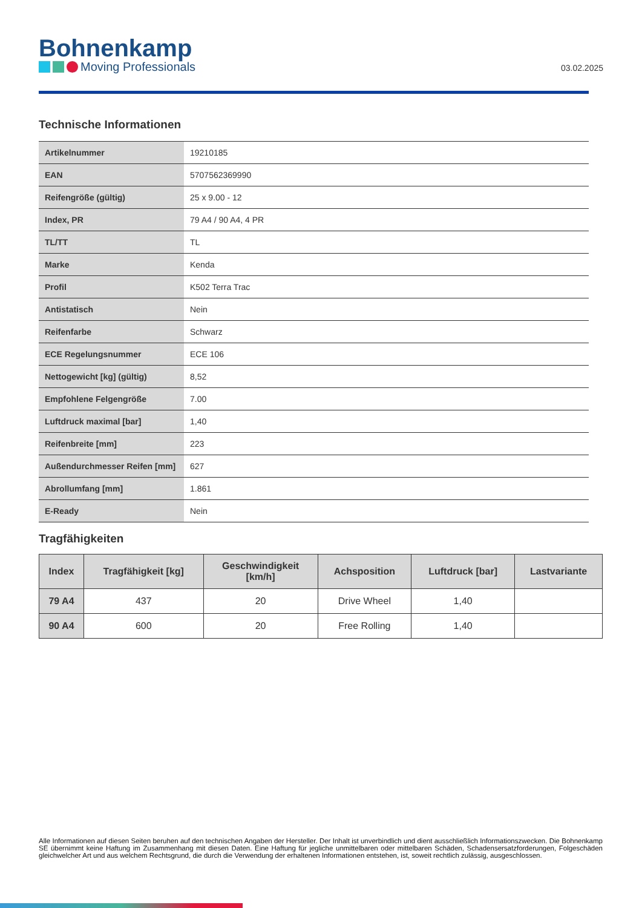Bohnenkamp
Moving Professionals
03.02.2025
Technische Informationen
| Artikelnummer | 19210185 |
| EAN | 5707562369990 |
| Reifengröße (gültig) | 25 x 9.00 - 12 |
| Index, PR | 79 A4 / 90 A4, 4 PR |
| TL/TT | TL |
| Marke | Kenda |
| Profil | K502 Terra Trac |
| Antistatisch | Nein |
| Reifenfarbe | Schwarz |
| ECE Regelungsnummer | ECE 106 |
| Nettogewicht [kg] (gültig) | 8,52 |
| Empfohlene Felgengröße | 7.00 |
| Luftdruck maximal [bar] | 1,40 |
| Reifenbreite [mm] | 223 |
| Außendurchmesser Reifen [mm] | 627 |
| Abrollumfang [mm] | 1.861 |
| E-Ready | Nein |
Tragfähigkeiten
| Index | Tragfähigkeit [kg] | Geschwindigkeit [km/h] | Achsposition | Luftdruck [bar] | Lastvariante |
| --- | --- | --- | --- | --- | --- |
| 79 A4 | 437 | 20 | Drive Wheel | 1,40 | |
| 90 A4 | 600 | 20 | Free Rolling | 1,40 | |
Alle Informationen auf diesen Seiten beruhen auf den technischen Angaben der Hersteller. Der Inhalt ist unverbindlich und dient ausschließlich Informationszwecken. Die Bohnenkamp SE übernimmt keine Haftung im Zusammenhang mit diesen Daten. Eine Haftung für jegliche unmittelbaren oder mittelbaren Schäden, Schadensersatzforderungen, Folgeschäden gleichwelcher Art und aus welchem Rechtsgrund, die durch die Verwendung der erhaltenen Informationen entstehen, ist, soweit rechtlich zulässig, ausgeschlossen.